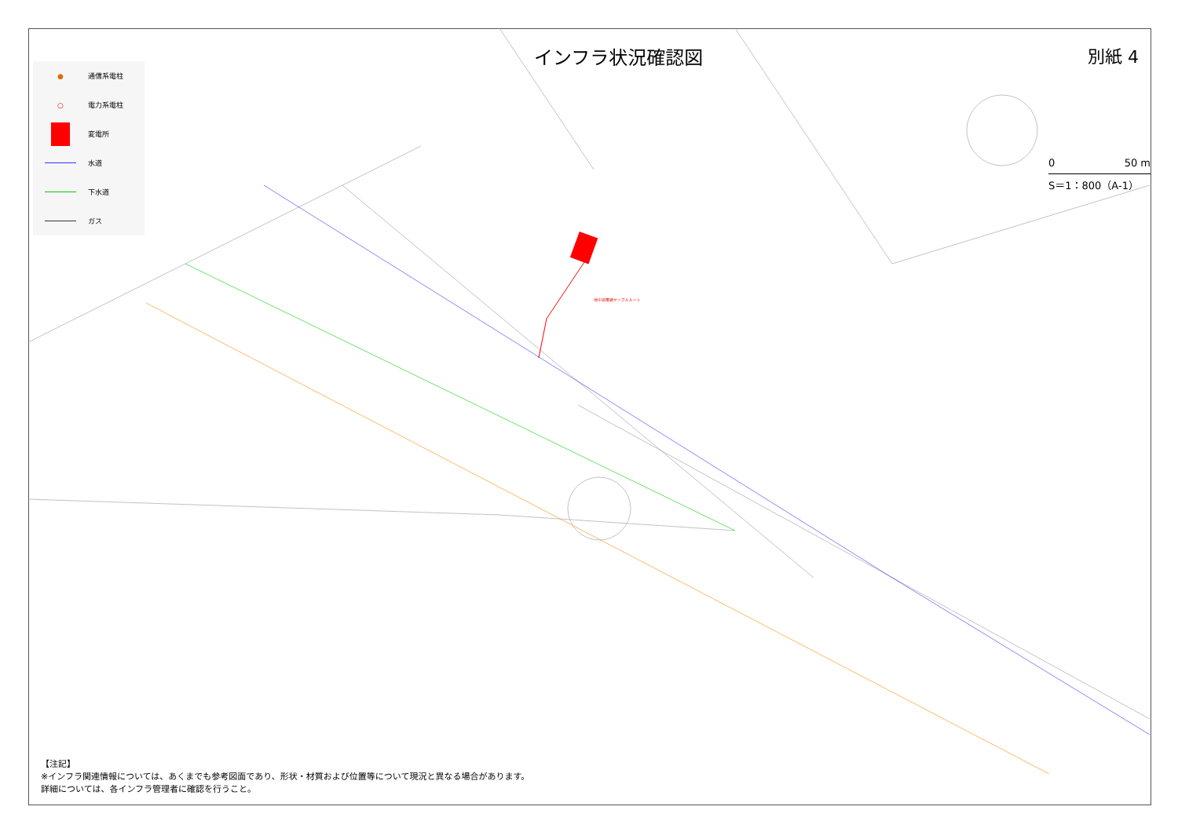地中送電線ケーブルルート
インフラ状況確認図 別紙 4
● 通信系電柱
○ 電力系電柱
変電所
水道
下水道
ガス
0 50 m
S＝1：800（A-1）
【注記】
※インフラ関連情報については、あくまでも参考図面であり、形状・材質および位置等について現況と異なる場合があります。
詳細については、各インフラ管理者に確認を行うこと。